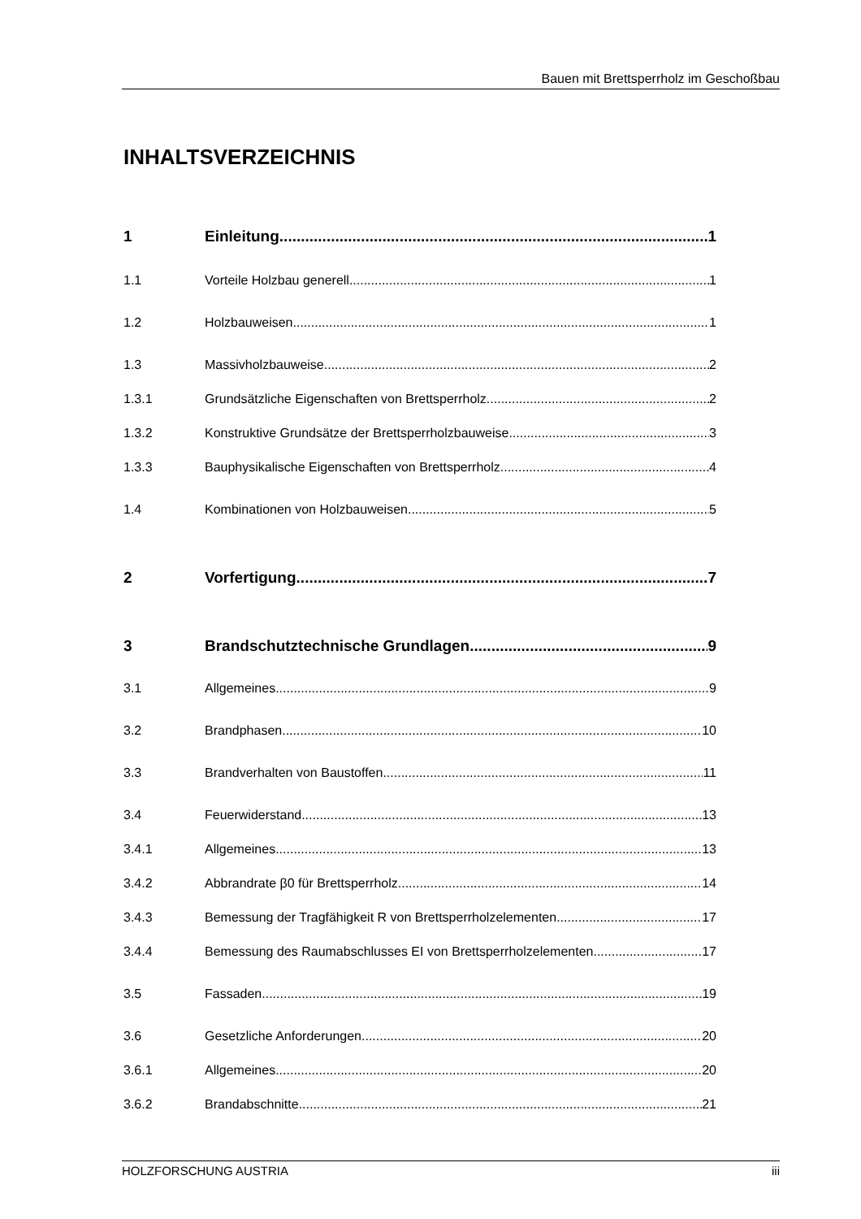Bauen mit Brettsperrholz im Geschoßbau
INHALTSVERZEICHNIS
1 Einleitung 1
1.1 Vorteile Holzbau generell 1
1.2 Holzbauweisen 1
1.3 Massivholzbauweise 2
1.3.1 Grundsätzliche Eigenschaften von Brettsperrholz 2
1.3.2 Konstruktive Grundsätze der Brettsperrholzbauweise 3
1.3.3 Bauphysikalische Eigenschaften von Brettsperrholz 4
1.4 Kombinationen von Holzbauweisen 5
2 Vorfertigung 7
3 Brandschutztechnische Grundlagen 9
3.1 Allgemeines 9
3.2 Brandphasen 10
3.3 Brandverhalten von Baustoffen 11
3.4 Feuerwiderstand 13
3.4.1 Allgemeines 13
3.4.2 Abbrandrate β0 für Brettsperrholz 14
3.4.3 Bemessung der Tragfähigkeit R von Brettsperrholzelementen 17
3.4.4 Bemessung des Raumabschlusses EI von Brettsperrholzelementen 17
3.5 Fassaden 19
3.6 Gesetzliche Anforderungen 20
3.6.1 Allgemeines 20
3.6.2 Brandabschnitte 21
HOLZFORSCHUNG AUSTRIA iii